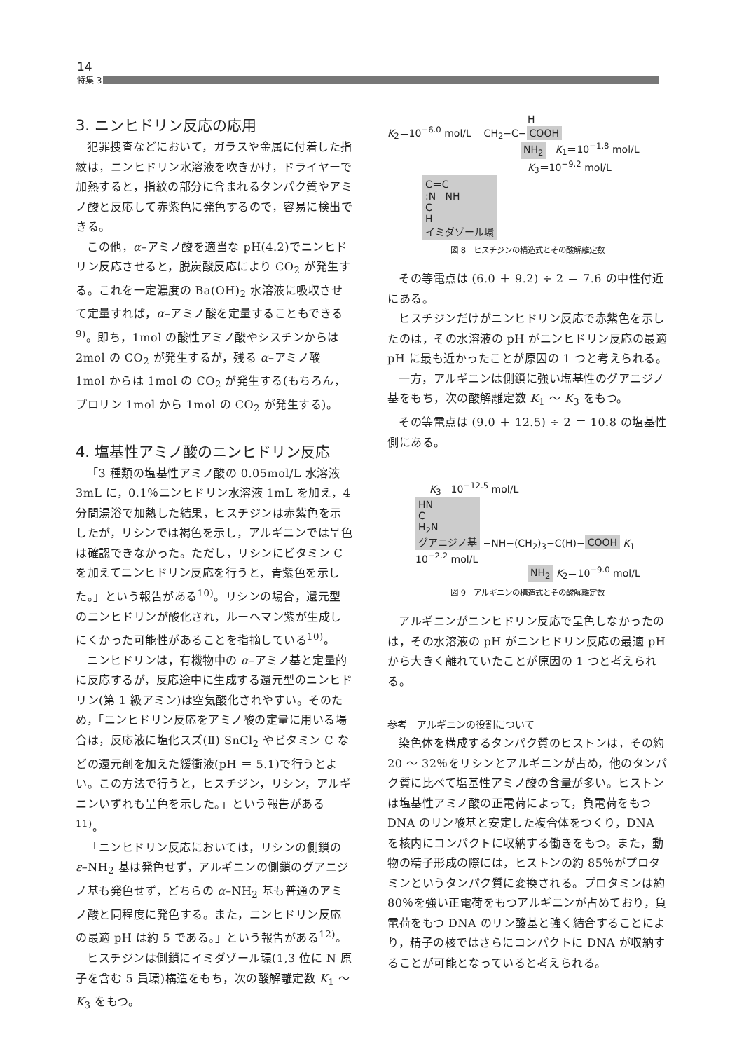14
特集 3
3. ニンヒドリン反応の応用
犯罪捜査などにおいて，ガラスや金属に付着した指紋は，ニンヒドリン水溶液を吹きかけ，ドライヤーで加熱すると，指紋の部分に含まれるタンパク質やアミノ酸と反応して赤紫色に発色するので，容易に検出できる。
この他，α–アミノ酸を適当な pH(4.2)でニンヒドリン反応させると，脱炭酸反応により CO<sub>2</sub> が発生する。これを一定濃度の Ba(OH)<sub>2</sub> 水溶液に吸収させて定量すれば，α–アミノ酸を定量することもできる<sup>9)</sup>。即ち，1mol の酸性アミノ酸やシスチンからは 2mol の CO<sub>2</sub> が発生するが，残る α–アミノ酸 1mol からは 1mol の CO<sub>2</sub> が発生する(もちろん，プロリン 1mol から 1mol の CO<sub>2</sub> が発生する)。
4. 塩基性アミノ酸のニンヒドリン反応
「3 種類の塩基性アミノ酸の 0.05mol/L 水溶液 3mL に，0.1％ニンヒドリン水溶液 1mL を加え，4 分間湯浴で加熱した結果，ヒスチジンは赤紫色を示したが，リシンでは褐色を示し，アルギニンでは呈色は確認できなかった。ただし，リシンにビタミン C を加えてニンヒドリン反応を行うと，青紫色を示した。」という報告がある<sup>10)</sup>。リシンの場合，還元型のニンヒドリンが酸化され，ルーヘマン紫が生成しにくかった可能性があることを指摘している<sup>10)</sup>。
ニンヒドリンは，有機物中の α–アミノ基と定量的に反応するが，反応途中に生成する還元型のニンヒドリン(第 1 級アミン)は空気酸化されやすい。そのため，「ニンヒドリン反応をアミノ酸の定量に用いる場合は，反応液に塩化スズ(Ⅱ) SnCl<sub>2</sub> やビタミン C などの還元剤を加えた緩衝液(pH ＝ 5.1)で行うとよい。この方法で行うと，ヒスチジン，リシン，アルギニンいずれも呈色を示した。」という報告がある<sup>11)</sup>。
「ニンヒドリン反応においては，リシンの側鎖の ε–NH<sub>2</sub> 基は発色せず，アルギニンの側鎖のグアニジノ基も発色せず，どちらの α–NH<sub>2</sub> 基も普通のアミノ酸と同程度に発色する。また，ニンヒドリン反応の最適 pH は約 5 である。」という報告がある<sup>12)</sup>。
ヒスチジンは側鎖にイミダゾール環(1,3 位に N 原子を含む 5 員環)構造をもち，次の酸解離定数 K<sub>1</sub> ～ K<sub>3</sub> をもつ。
H
K<sub>2</sub>＝10<sup>−6.0</sup> mol/L CH<sub>2</sub>−C− COOH
NH<sub>2</sub> K<sub>1</sub>＝10<sup>−1.8</sup> mol/L
K<sub>3</sub>＝10<sup>−9.2</sup> mol/L
C＝C
:N NH
C
H
イミダゾール環
図 8　ヒスチジンの構造式とその酸解離定数
その等電点は (6.0 ＋ 9.2) ÷ 2 ＝ 7.6 の中性付近にある。
ヒスチジンだけがニンヒドリン反応で赤紫色を示したのは，その水溶液の pH がニンヒドリン反応の最適 pH に最も近かったことが原因の 1 つと考えられる。
一方，アルギニンは側鎖に強い塩基性のグアニジノ基をもち，次の酸解離定数 K<sub>1</sub> ～ K<sub>3</sub> をもつ。
その等電点は (9.0 ＋ 12.5) ÷ 2 ＝ 10.8 の塩基性側にある。
K<sub>3</sub>＝10<sup>−12.5</sup> mol/L
HN
C
H<sub>2</sub>N
グアニジノ基 −NH−(CH<sub>2</sub>)<sub>3</sub>−C(H)− COOH K<sub>1</sub>＝10<sup>−2.2</sup> mol/L
NH<sub>2</sub> K<sub>2</sub>＝10<sup>−9.0</sup> mol/L
図 9　アルギニンの構造式とその酸解離定数
アルギニンがニンヒドリン反応で呈色しなかったのは，その水溶液の pH がニンヒドリン反応の最適 pH から大きく離れていたことが原因の 1 つと考えられる。
参考　アルギニンの役割について
染色体を構成するタンパク質のヒストンは，その約 20 ～ 32％をリシンとアルギニンが占め，他のタンパク質に比べて塩基性アミノ酸の含量が多い。ヒストンは塩基性アミノ酸の正電荷によって，負電荷をもつ DNA のリン酸基と安定した複合体をつくり，DNA を核内にコンパクトに収納する働きをもつ。また，動物の精子形成の際には，ヒストンの約 85％がプロタミンというタンパク質に変換される。プロタミンは約 80％を強い正電荷をもつアルギニンが占めており，負電荷をもつ DNA のリン酸基と強く結合することにより，精子の核ではさらにコンパクトに DNA が収納することが可能となっていると考えられる。